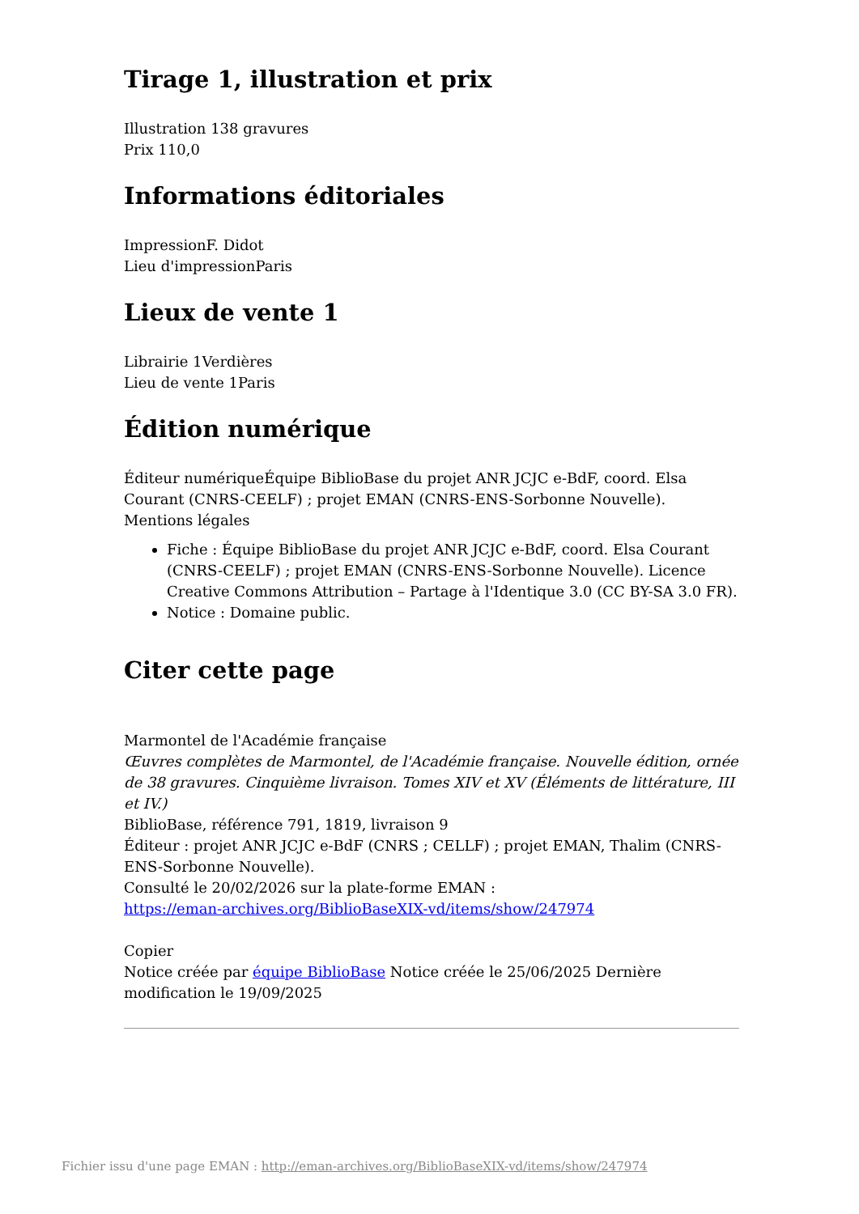Tirage 1, illustration et prix
Illustration 138 gravures
Prix 110,0
Informations éditoriales
ImpressionF. Didot
Lieu d'impressionParis
Lieux de vente 1
Librairie 1Verdières
Lieu de vente 1Paris
Édition numérique
Éditeur numériqueÉquipe BiblioBase du projet ANR JCJC e-BdF, coord. Elsa Courant (CNRS-CEELF) ; projet EMAN (CNRS-ENS-Sorbonne Nouvelle).
Mentions légales
Fiche : Équipe BiblioBase du projet ANR JCJC e-BdF, coord. Elsa Courant (CNRS-CEELF) ; projet EMAN (CNRS-ENS-Sorbonne Nouvelle). Licence Creative Commons Attribution – Partage à l'Identique 3.0 (CC BY-SA 3.0 FR).
Notice : Domaine public.
Citer cette page
Marmontel de l'Académie française
Œuvres complètes de Marmontel, de l'Académie française. Nouvelle édition, ornée de 38 gravures. Cinquième livraison. Tomes XIV et XV (Éléments de littérature, III et IV.)
BiblioBase, référence 791, 1819, livraison 9
Éditeur : projet ANR JCJC e-BdF (CNRS ; CELLF) ; projet EMAN, Thalim (CNRS-ENS-Sorbonne Nouvelle).
Consulté le 20/02/2026 sur la plate-forme EMAN :
https://eman-archives.org/BiblioBaseXIX-vd/items/show/247974
Copier
Notice créée par équipe BiblioBase Notice créée le 25/06/2025 Dernière modification le 19/09/2025
Fichier issu d'une page EMAN : http://eman-archives.org/BiblioBaseXIX-vd/items/show/247974